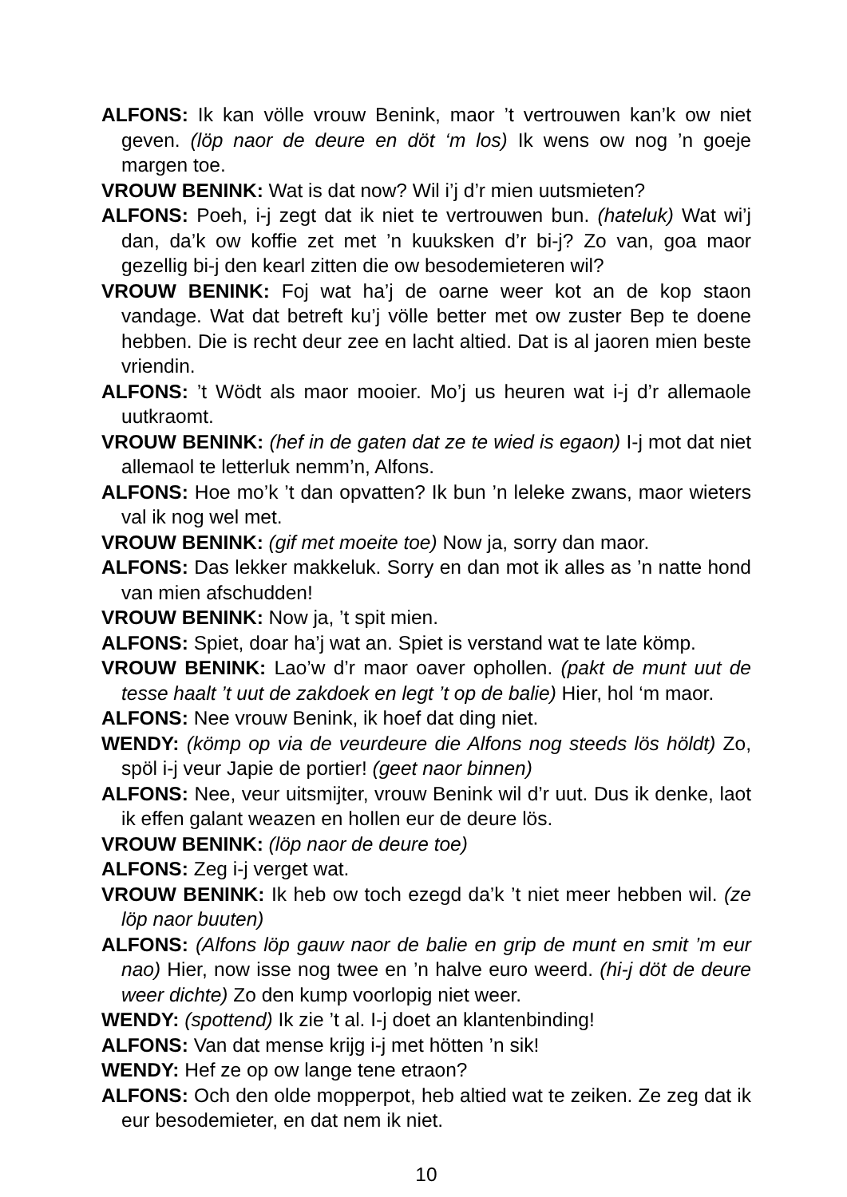ALFONS: Ik kan völle vrouw Benink, maor ’t vertrouwen kan’k ow niet geven. (löp naor de deure en döt ‘m los) Ik wens ow nog ’n goeje margen toe.
VROUW BENINK: Wat is dat now? Wil i’j d’r mien uutsmieten?
ALFONS: Poeh, i-j zegt dat ik niet te vertrouwen bun. (hateluk) Wat wi’j dan, da’k ow koffie zet met ’n kuuksken d’r bi-j? Zo van, goa maor gezellig bi-j den kearl zitten die ow besodemieteren wil?
VROUW BENINK: Foj wat ha’j de oarne weer kot an de kop staon vandage. Wat dat betreft ku’j völle better met ow zuster Bep te doene hebben. Die is recht deur zee en lacht altied. Dat is al jaoren mien beste vriendin.
ALFONS: ’t Wödt als maor mooier. Mo’j us heuren wat i-j d’r allemaole uutkraomt.
VROUW BENINK: (hef in de gaten dat ze te wied is egaon) I-j mot dat niet allemaol te letterluk nemm’n, Alfons.
ALFONS: Hoe mo’k ’t dan opvatten? Ik bun ’n leleke zwans, maor wieters val ik nog wel met.
VROUW BENINK: (gif met moeite toe) Now ja, sorry dan maor.
ALFONS: Das lekker makkeluk. Sorry en dan mot ik alles as ’n natte hond van mien afschudden!
VROUW BENINK: Now ja, ’t spit mien.
ALFONS: Spiet, doar ha’j wat an. Spiet is verstand wat te late kömp.
VROUW BENINK: Lao’w d’r maor oaver ophollen. (pakt de munt uut de tesse haalt ’t uut de zakdoek en legt ’t op de balie) Hier, hol ‘m maor.
ALFONS: Nee vrouw Benink, ik hoef dat ding niet.
WENDY: (kömp op via de veurdeure die Alfons nog steeds lös höldt) Zo, spöl i-j veur Japie de portier! (geet naor binnen)
ALFONS: Nee, veur uitsmijter, vrouw Benink wil d’r uut. Dus ik denke, laot ik effen galant weazen en hollen eur de deure lös.
VROUW BENINK: (löp naor de deure toe)
ALFONS: Zeg i-j verget wat.
VROUW BENINK: Ik heb ow toch ezegd da’k ’t niet meer hebben wil. (ze löp naor buuten)
ALFONS: (Alfons löp gauw naor de balie en grip de munt en smit ’m eur nao) Hier, now isse nog twee en ’n halve euro weerd. (hi-j döt de deure weer dichte) Zo den kump voorlopig niet weer.
WENDY: (spottend) Ik zie ’t al. I-j doet an klantenbinding!
ALFONS: Van dat mense krijg i-j met hötten ’n sik!
WENDY: Hef ze op ow lange tene etraon?
ALFONS: Och den olde mopperpot, heb altied wat te zeiken. Ze zeg dat ik eur besodemieter, en dat nem ik niet.
10